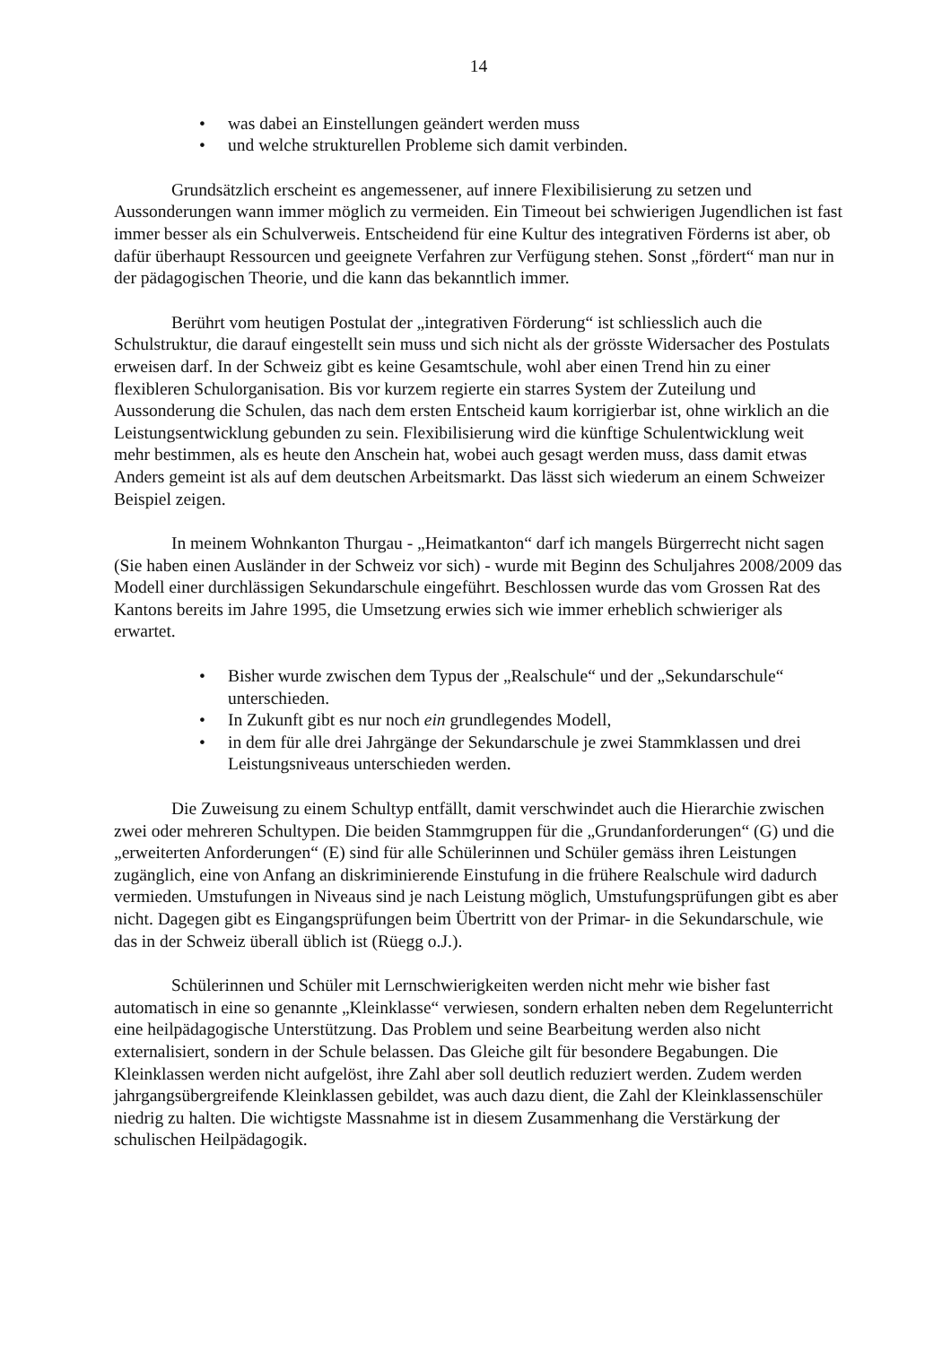14
• was dabei an Einstellungen geändert werden muss
• und welche strukturellen Probleme sich damit verbinden.
Grundsätzlich erscheint es angemessener, auf innere Flexibilisierung zu setzen und Aussonderungen wann immer möglich zu vermeiden. Ein Timeout bei schwierigen Jugendlichen ist fast immer besser als ein Schulverweis. Entscheidend für eine Kultur des integrativen Förderns ist aber, ob dafür überhaupt Ressourcen und geeignete Verfahren zur Verfügung stehen. Sonst „fördert“ man nur in der pädagogischen Theorie, und die kann das bekanntlich immer.
Berührt vom heutigen Postulat der „integrativen Förderung“ ist schliesslich auch die Schulstruktur, die darauf eingestellt sein muss und sich nicht als der grösste Widersacher des Postulats erweisen darf. In der Schweiz gibt es keine Gesamtschule, wohl aber einen Trend hin zu einer flexibleren Schulorganisation. Bis vor kurzem regierte ein starres System der Zuteilung und Aussonderung die Schulen, das nach dem ersten Entscheid kaum korrigierbar ist, ohne wirklich an die Leistungsentwicklung gebunden zu sein. Flexibilisierung wird die künftige Schulentwicklung weit mehr bestimmen, als es heute den Anschein hat, wobei auch gesagt werden muss, dass damit etwas Anders gemeint ist als auf dem deutschen Arbeitsmarkt. Das lässt sich wiederum an einem Schweizer Beispiel zeigen.
In meinem Wohnkanton Thurgau - „Heimatkanton“ darf ich mangels Bürgerrecht nicht sagen (Sie haben einen Ausländer in der Schweiz vor sich) - wurde mit Beginn des Schuljahres 2008/2009 das Modell einer durchlässigen Sekundarschule eingeführt. Beschlossen wurde das vom Grossen Rat des Kantons bereits im Jahre 1995, die Umsetzung erwies sich wie immer erheblich schwieriger als erwartet.
• Bisher wurde zwischen dem Typus der „Realschule“ und der „Sekundarschule“ unterschieden.
• In Zukunft gibt es nur noch ein grundlegendes Modell,
• in dem für alle drei Jahrgänge der Sekundarschule je zwei Stammklassen und drei Leistungsniveaus unterschieden werden.
Die Zuweisung zu einem Schultyp entfällt, damit verschwindet auch die Hierarchie zwischen zwei oder mehreren Schultypen. Die beiden Stammgruppen für die „Grundanforderungen“ (G) und die „erweiterten Anforderungen“ (E) sind für alle Schülerinnen und Schüler gemäss ihren Leistungen zugänglich, eine von Anfang an diskriminierende Einstufung in die frühere Realschule wird dadurch vermieden. Umstufungen in Niveaus sind je nach Leistung möglich, Umstufungsprüfungen gibt es aber nicht. Dagegen gibt es Eingangsprüfungen beim Übertritt von der Primar- in die Sekundarschule, wie das in der Schweiz überall üblich ist (Rüegg o.J.).
Schülerinnen und Schüler mit Lernschwierigkeiten werden nicht mehr wie bisher fast automatisch in eine so genannte „Kleinklasse“ verwiesen, sondern erhalten neben dem Regelunterricht eine heilpädagogische Unterstützung. Das Problem und seine Bearbeitung werden also nicht externalisiert, sondern in der Schule belassen. Das Gleiche gilt für besondere Begabungen. Die Kleinklassen werden nicht aufgelöst, ihre Zahl aber soll deutlich reduziert werden. Zudem werden jahrgangsübergreifende Kleinklassen gebildet, was auch dazu dient, die Zahl der Kleinklassenschüler niedrig zu halten. Die wichtigste Massnahme ist in diesem Zusammenhang die Verstärkung der schulischen Heilpädagogik.